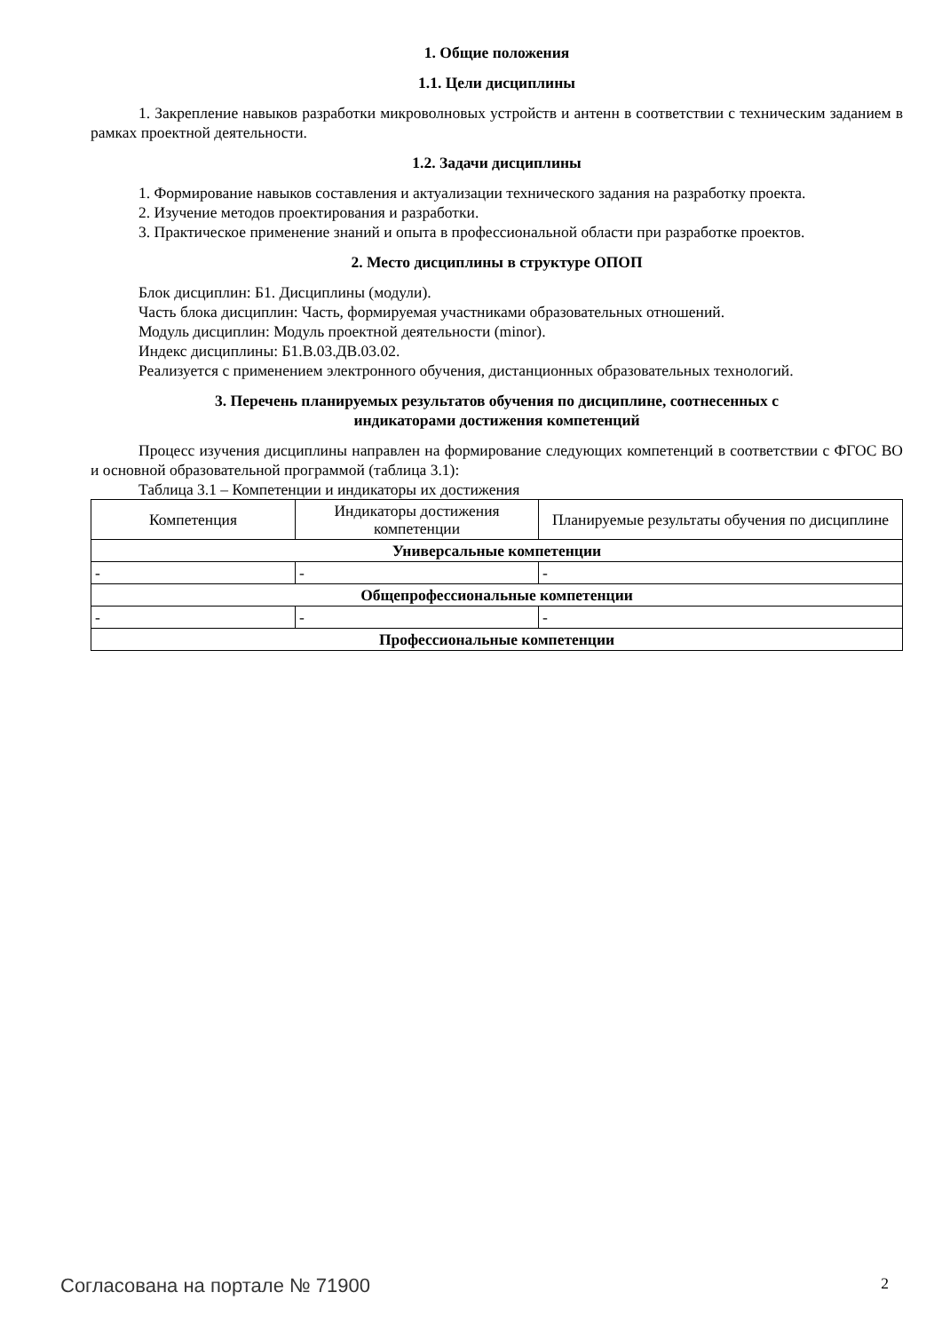1. Общие положения
1.1. Цели дисциплины
1. Закрепление навыков разработки микроволновых устройств и антенн в соответствии с техническим заданием в рамках проектной деятельности.
1.2. Задачи дисциплины
1. Формирование навыков составления и актуализации технического задания на разработку проекта.
2. Изучение методов проектирования и разработки.
3. Практическое применение знаний и опыта в профессиональной области при разработке проектов.
2. Место дисциплины в структуре ОПОП
Блок дисциплин: Б1. Дисциплины (модули).
Часть блока дисциплин: Часть, формируемая участниками образовательных отношений.
Модуль дисциплин: Модуль проектной деятельности (minor).
Индекс дисциплины: Б1.В.03.ДВ.03.02.
Реализуется с применением электронного обучения, дистанционных образовательных технологий.
3. Перечень планируемых результатов обучения по дисциплине, соотнесенных с
индикаторами достижения компетенций
Процесс изучения дисциплины направлен на формирование следующих компетенций в соответствии с ФГОС ВО и основной образовательной программой (таблица 3.1):
Таблица 3.1 – Компетенции и индикаторы их достижения
| Компетенция | Индикаторы достижения компетенции | Планируемые результаты обучения по дисциплине |
| --- | --- | --- |
| Универсальные компетенции | | |
| - | - | - |
| Общепрофессиональные компетенции | | |
| - | - | - |
| Профессиональные компетенции | | |
Согласована на портале № 71900 2